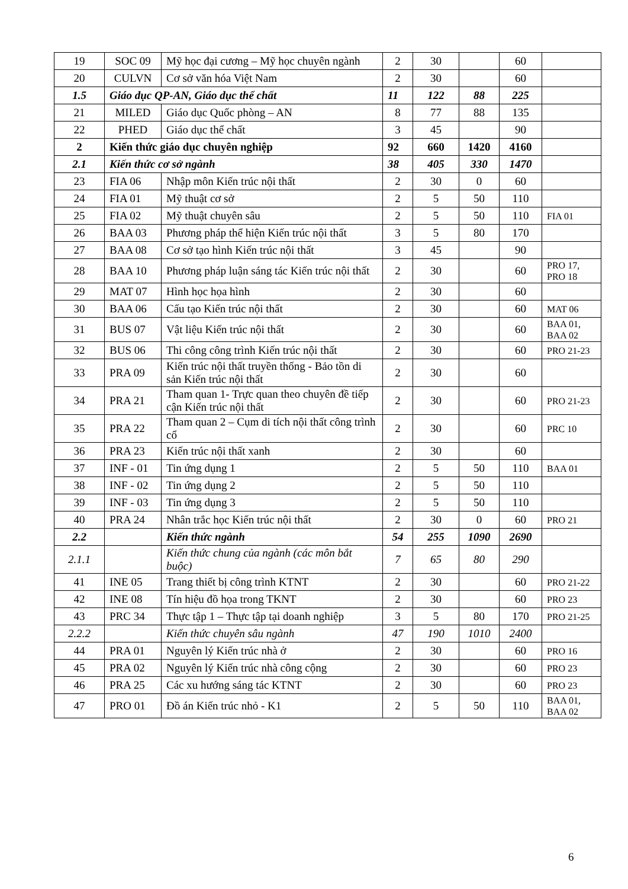| 19 | SOC 09 | Mỹ học đại cương – Mỹ học chuyên ngành | 2 | 30 | | 60 | |
| 20 | CULVN | Cơ sở văn hóa Việt Nam | 2 | 30 | | 60 | |
| 1.5 | Giáo dục QP-AN, Giáo dục thể chất | | 11 | 122 | 88 | 225 | |
| 21 | MILED | Giáo dục Quốc phòng – AN | 8 | 77 | 88 | 135 | |
| 22 | PHED | Giáo dục thể chất | 3 | 45 | | 90 | |
| 2 | Kiến thức giáo dục chuyên nghiệp | | 92 | 660 | 1420 | 4160 | |
| 2.1 | Kiến thức cơ sở ngành | | 38 | 405 | 330 | 1470 | |
| 23 | FIA 06 | Nhập môn Kiến trúc nội thất | 2 | 30 | 0 | 60 | |
| 24 | FIA 01 | Mỹ thuật cơ sở | 2 | 5 | 50 | 110 | |
| 25 | FIA 02 | Mỹ thuật chuyên sâu | 2 | 5 | 50 | 110 | FIA 01 |
| 26 | BAA 03 | Phương pháp thể hiện Kiến trúc nội thất | 3 | 5 | 80 | 170 | |
| 27 | BAA 08 | Cơ sở tạo hình Kiến trúc nội thất | 3 | 45 | | 90 | |
| 28 | BAA 10 | Phương pháp luận sáng tác Kiến trúc nội thất | 2 | 30 | | 60 | PRO 17, PRO 18 |
| 29 | MAT 07 | Hình học họa hình | 2 | 30 | | 60 | |
| 30 | BAA 06 | Cấu tạo Kiến trúc nội thất | 2 | 30 | | 60 | MAT 06 |
| 31 | BUS 07 | Vật liệu Kiến trúc nội thất | 2 | 30 | | 60 | BAA 01, BAA 02 |
| 32 | BUS 06 | Thi công công trình Kiến trúc nội thất | 2 | 30 | | 60 | PRO 21-23 |
| 33 | PRA 09 | Kiến trúc nội thất truyền thống - Bảo tồn di sản Kiến trúc nội thất | 2 | 30 | | 60 | |
| 34 | PRA 21 | Tham quan 1- Trực quan theo chuyên đề tiếp cận Kiến trúc nội thất | 2 | 30 | | 60 | PRO 21-23 |
| 35 | PRA 22 | Tham quan 2 – Cụm di tích nội thất công trình cổ | 2 | 30 | | 60 | PRC 10 |
| 36 | PRA 23 | Kiến trúc nội thất xanh | 2 | 30 | | 60 | |
| 37 | INF - 01 | Tin ứng dụng 1 | 2 | 5 | 50 | 110 | BAA 01 |
| 38 | INF - 02 | Tin ứng dụng 2 | 2 | 5 | 50 | 110 | |
| 39 | INF - 03 | Tin ứng dụng 3 | 2 | 5 | 50 | 110 | |
| 40 | PRA 24 | Nhân trắc học Kiến trúc nội thất | 2 | 30 | 0 | 60 | PRO 21 |
| 2.2 | | Kiến thức ngành | 54 | 255 | 1090 | 2690 | |
| 2.1.1 | | Kiến thức chung của ngành (các môn bắt buộc) | 7 | 65 | 80 | 290 | |
| 41 | INE 05 | Trang thiết bị công trình KTNT | 2 | 30 | | 60 | PRO 21-22 |
| 42 | INE 08 | Tín hiệu đồ họa trong TKNT | 2 | 30 | | 60 | PRO 23 |
| 43 | PRC 34 | Thực tập 1 – Thực tập tại doanh nghiệp | 3 | 5 | 80 | 170 | PRO 21-25 |
| 2.2.2 | | Kiến thức chuyên sâu ngành | 47 | 190 | 1010 | 2400 | |
| 44 | PRA 01 | Nguyên lý Kiến trúc nhà ở | 2 | 30 | | 60 | PRO 16 |
| 45 | PRA 02 | Nguyên lý Kiến trúc nhà công cộng | 2 | 30 | | 60 | PRO 23 |
| 46 | PRA 25 | Các xu hướng sáng tác KTNT | 2 | 30 | | 60 | PRO 23 |
| 47 | PRO 01 | Đồ án Kiến trúc nhỏ - K1 | 2 | 5 | 50 | 110 | BAA 01, BAA 02 |
6